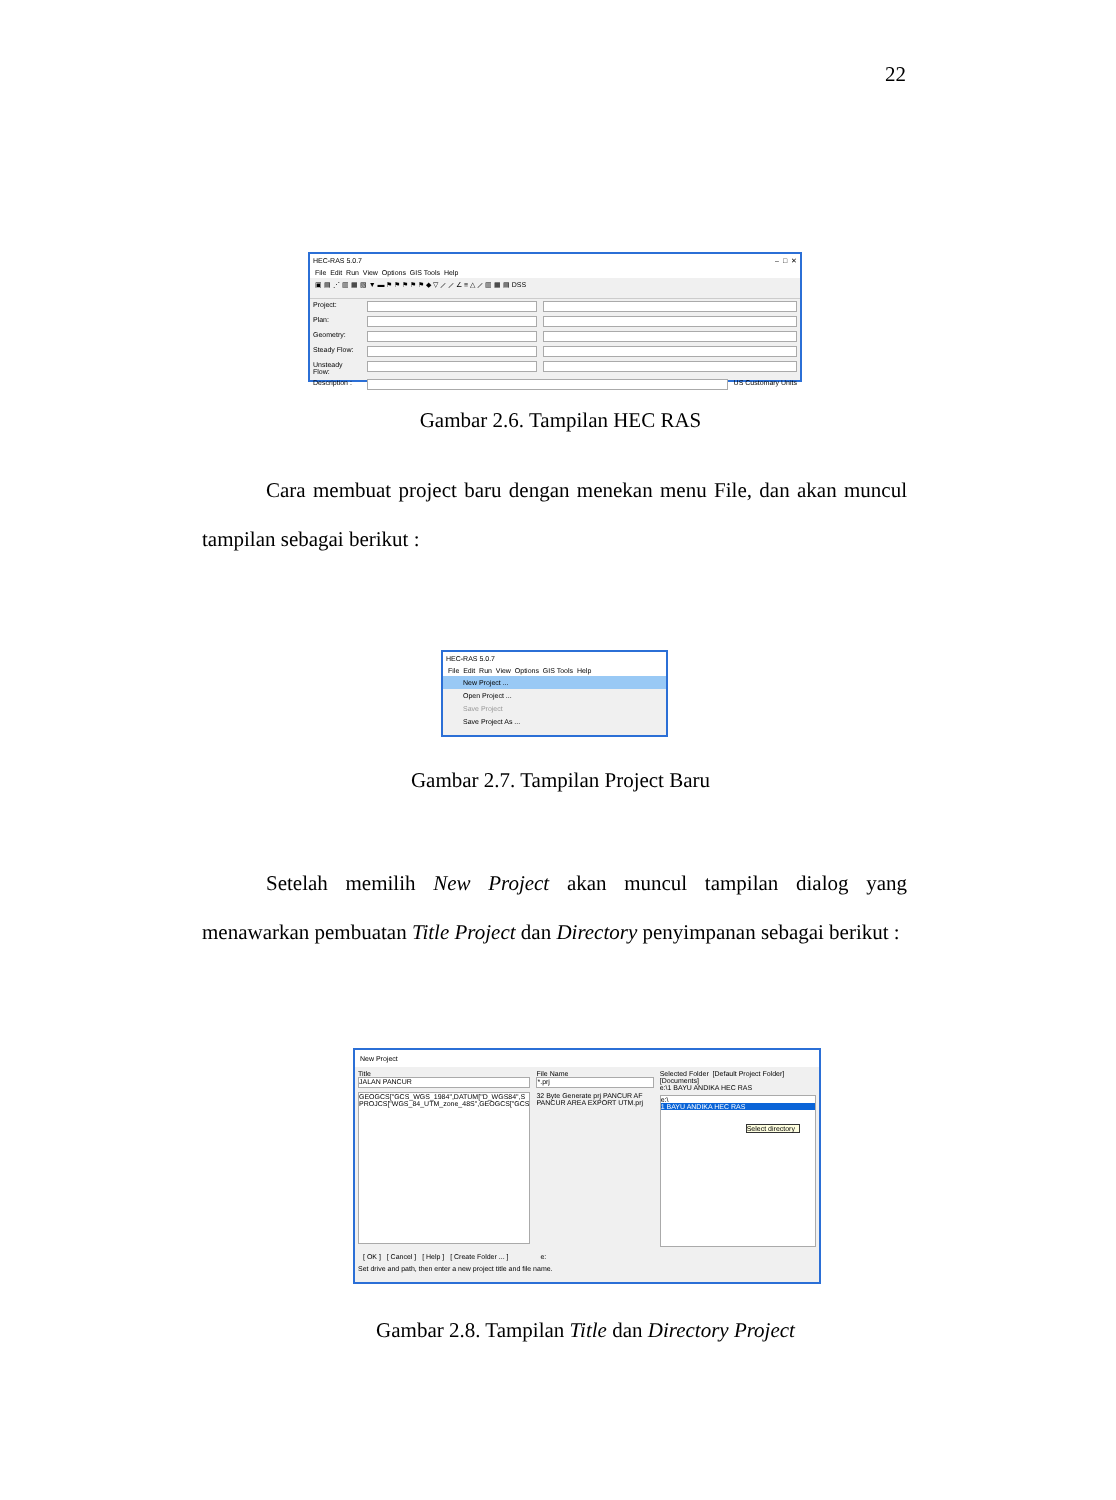22
HEC-RAS 5.0.7 – □ ✕
File Edit Run View Options GIS Tools Help
▣ ▤ ⋰ ▥ ▦ ▧ ▼ ▬ ⚑ ⚑ ⚑ ⚑ ⚑ ◆ ▽ ⟋ ⟋ ∠ ≡ △ ⟋ ▥ ▦ ▤ DSS
Project:
Plan:
Geometry:
Steady Flow:
Unsteady Flow:
Description : US Customary Units
Gambar 2.6. Tampilan HEC RAS
Cara membuat project baru dengan menekan menu File, dan akan muncul tampilan sebagai berikut :
HEC-RAS 5.0.7
File Edit Run View Options GIS Tools Help
New Project ...
Open Project ...
Save Project
Save Project As ...
Gambar 2.7. Tampilan Project Baru
Setelah memilih New Project akan muncul tampilan dialog yang menawarkan pembuatan Title Project dan Directory penyimpanan sebagai berikut :
New Project
Title
JALAN PANCUR
GEOGCS["GCS_WGS_1984",DATUM["D_WGS84",S
PROJCS["WGS_84_UTM_zone_48S",GEOGCS["GCS
File Name
*.prj
32 Byte Generate prj PANCUR AF
PANCUR AREA EXPORT UTM.prj
Selected Folder [Default Project Folder] [Documents]
e:\1 BAYU ANDIKA HEC RAS
e:\
1 BAYU ANDIKA HEC RAS
Select directory
[ OK ] [ Cancel ] [ Help ] [ Create Folder ... ] e:
Set drive and path, then enter a new project title and file name.
Gambar 2.8. Tampilan Title dan Directory Project